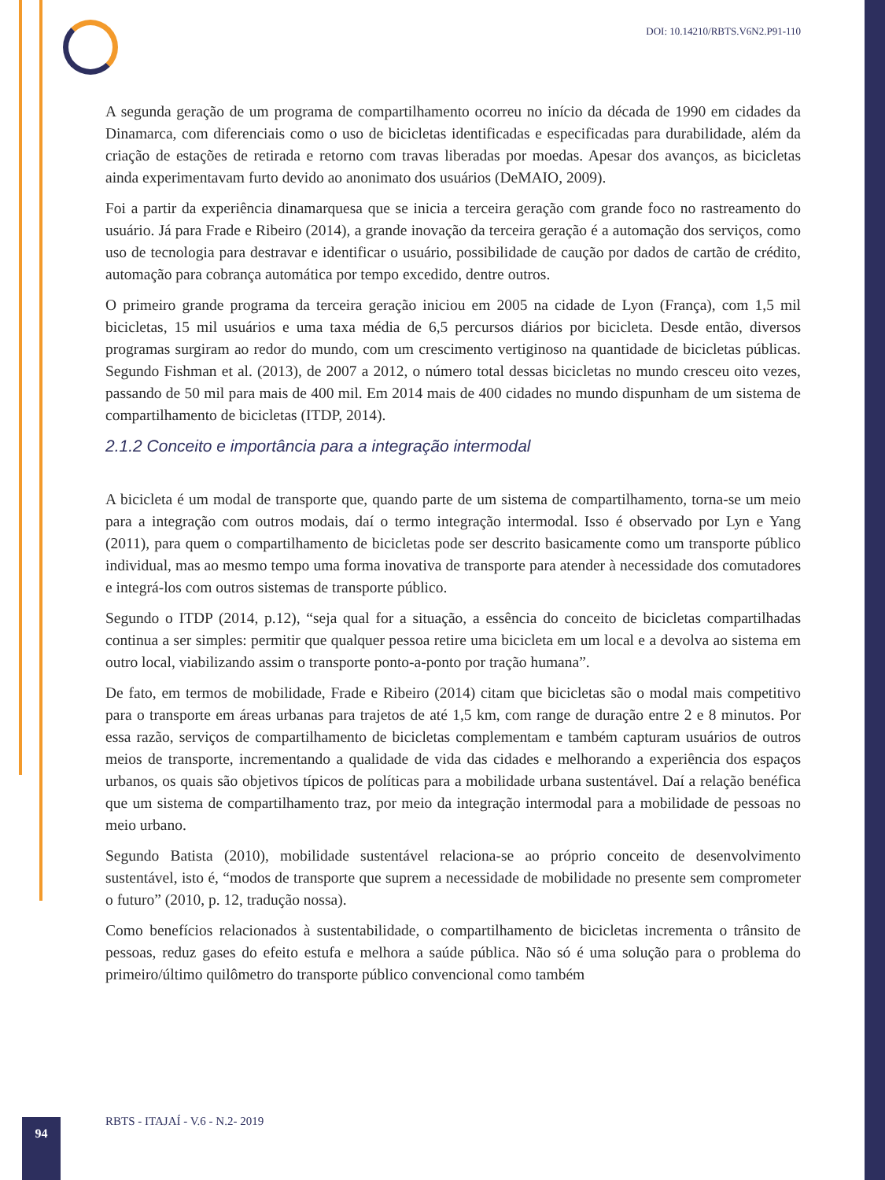DOI: 10.14210/RBTS.V6N2.P91-110
A segunda geração de um programa de compartilhamento ocorreu no início da década de 1990 em cidades da Dinamarca, com diferenciais como o uso de bicicletas identificadas e especificadas para durabilidade, além da criação de estações de retirada e retorno com travas liberadas por moedas. Apesar dos avanços, as bicicletas ainda experimentavam furto devido ao anonimato dos usuários (DeMAIO, 2009).
Foi a partir da experiência dinamarquesa que se inicia a terceira geração com grande foco no rastreamento do usuário. Já para Frade e Ribeiro (2014), a grande inovação da terceira geração é a automação dos serviços, como uso de tecnologia para destravar e identificar o usuário, possibilidade de caução por dados de cartão de crédito, automação para cobrança automática por tempo excedido, dentre outros.
O primeiro grande programa da terceira geração iniciou em 2005 na cidade de Lyon (França), com 1,5 mil bicicletas, 15 mil usuários e uma taxa média de 6,5 percursos diários por bicicleta. Desde então, diversos programas surgiram ao redor do mundo, com um crescimento vertiginoso na quantidade de bicicletas públicas. Segundo Fishman et al. (2013), de 2007 a 2012, o número total dessas bicicletas no mundo cresceu oito vezes, passando de 50 mil para mais de 400 mil. Em 2014 mais de 400 cidades no mundo dispunham de um sistema de compartilhamento de bicicletas (ITDP, 2014).
2.1.2 Conceito e importância para a integração intermodal
A bicicleta é um modal de transporte que, quando parte de um sistema de compartilhamento, torna-se um meio para a integração com outros modais, daí o termo integração intermodal. Isso é observado por Lyn e Yang (2011), para quem o compartilhamento de bicicletas pode ser descrito basicamente como um transporte público individual, mas ao mesmo tempo uma forma inovativa de transporte para atender à necessidade dos comutadores e integrá-los com outros sistemas de transporte público.
Segundo o ITDP (2014, p.12), “seja qual for a situação, a essência do conceito de bicicletas compartilhadas continua a ser simples: permitir que qualquer pessoa retire uma bicicleta em um local e a devolva ao sistema em outro local, viabilizando assim o transporte ponto-a-ponto por tração humana”.
De fato, em termos de mobilidade, Frade e Ribeiro (2014) citam que bicicletas são o modal mais competitivo para o transporte em áreas urbanas para trajetos de até 1,5 km, com range de duração entre 2 e 8 minutos. Por essa razão, serviços de compartilhamento de bicicletas complementam e também capturam usuários de outros meios de transporte, incrementando a qualidade de vida das cidades e melhorando a experiência dos espaços urbanos, os quais são objetivos típicos de políticas para a mobilidade urbana sustentável. Daí a relação benéfica que um sistema de compartilhamento traz, por meio da integração intermodal para a mobilidade de pessoas no meio urbano.
Segundo Batista (2010), mobilidade sustentável relaciona-se ao próprio conceito de desenvolvimento sustentável, isto é, “modos de transporte que suprem a necessidade de mobilidade no presente sem comprometer o futuro” (2010, p. 12, tradução nossa).
Como benefícios relacionados à sustentabilidade, o compartilhamento de bicicletas incrementa o trânsito de pessoas, reduz gases do efeito estufa e melhora a saúde pública. Não só é uma solução para o problema do primeiro/último quilômetro do transporte público convencional como também
RBTS - ITAJAÍ - V.6 - N.2- 2019
94